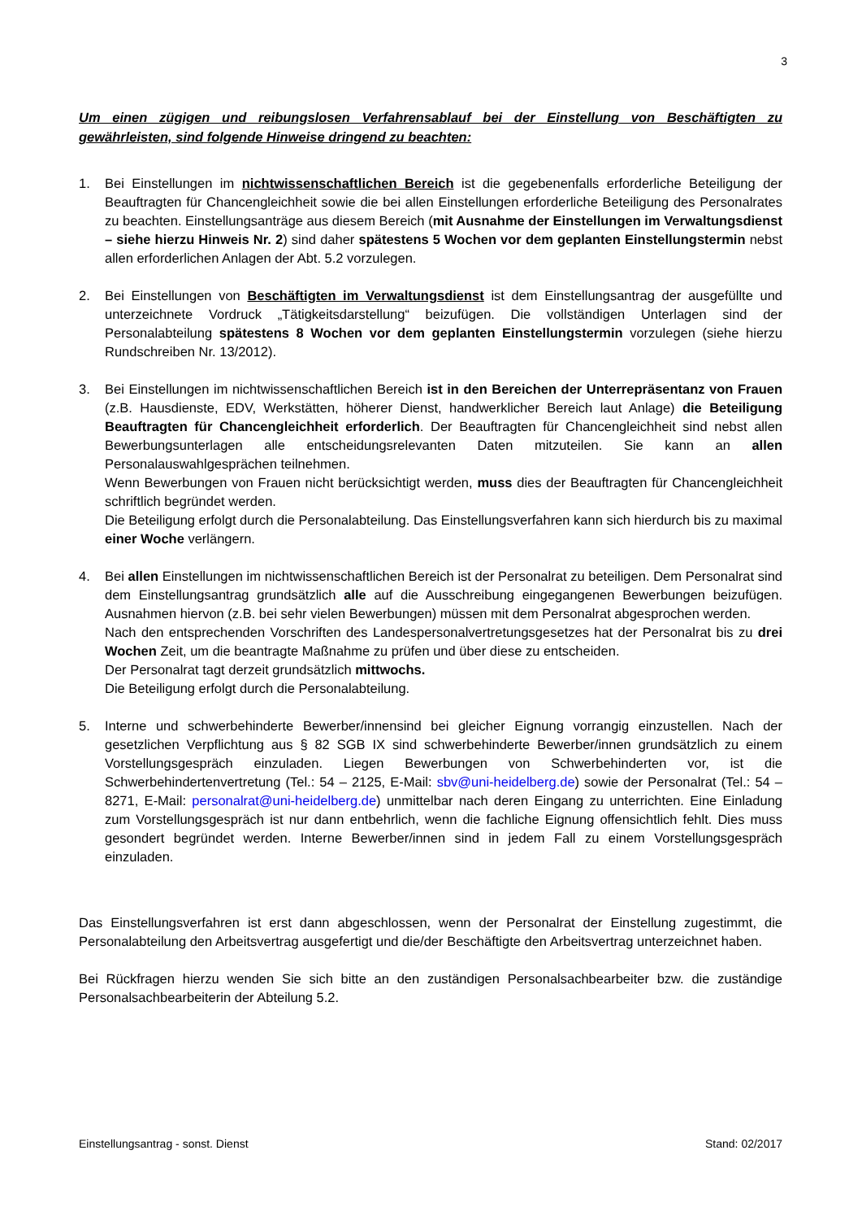3
Um einen zügigen und reibungslosen Verfahrensablauf bei der Einstellung von Beschäftigten zu gewährleisten, sind folgende Hinweise dringend zu beachten:
1. Bei Einstellungen im nichtwissenschaftlichen Bereich ist die gegebenenfalls erforderliche Beteiligung der Beauftragten für Chancengleichheit sowie die bei allen Einstellungen erforderliche Beteiligung des Personalrates zu beachten. Einstellungsanträge aus diesem Bereich (mit Ausnahme der Einstellungen im Verwaltungsdienst – siehe hierzu Hinweis Nr. 2) sind daher spätestens 5 Wochen vor dem geplanten Einstellungstermin nebst allen erforderlichen Anlagen der Abt. 5.2 vorzulegen.
2. Bei Einstellungen von Beschäftigten im Verwaltungsdienst ist dem Einstellungsantrag der ausgefüllte und unterzeichnete Vordruck „Tätigkeitsdarstellung“ beizufügen. Die vollständigen Unterlagen sind der Personalabteilung spätestens 8 Wochen vor dem geplanten Einstellungstermin vorzulegen (siehe hierzu Rundschreiben Nr. 13/2012).
3. Bei Einstellungen im nichtwissenschaftlichen Bereich ist in den Bereichen der Unterrepräsentanz von Frauen (z.B. Hausdienste, EDV, Werkstätten, höherer Dienst, handwerklicher Bereich laut Anlage) die Beteiligung Beauftragten für Chancengleichheit erforderlich. Der Beauftragten für Chancengleichheit sind nebst allen Bewerbungsunterlagen alle entscheidungsrelevanten Daten mitzuteilen. Sie kann an allen Personalauswahlgesprächen teilnehmen.
Wenn Bewerbungen von Frauen nicht berücksichtigt werden, muss dies der Beauftragten für Chancengleichheit schriftlich begründet werden.
Die Beteiligung erfolgt durch die Personalabteilung. Das Einstellungsverfahren kann sich hierdurch bis zu maximal einer Woche verlängern.
4. Bei allen Einstellungen im nichtwissenschaftlichen Bereich ist der Personalrat zu beteiligen. Dem Personalrat sind dem Einstellungsantrag grundsätzlich alle auf die Ausschreibung eingegangenen Bewerbungen beizufügen. Ausnahmen hiervon (z.B. bei sehr vielen Bewerbungen) müssen mit dem Personalrat abgesprochen werden.
Nach den entsprechenden Vorschriften des Landespersonalvertretungsgesetzes hat der Personalrat bis zu drei Wochen Zeit, um die beantragte Maßnahme zu prüfen und über diese zu entscheiden.
Der Personalrat tagt derzeit grundsätzlich mittwochs.
Die Beteiligung erfolgt durch die Personalabteilung.
5. Interne und schwerbehinderte Bewerber/innensind bei gleicher Eignung vorrangig einzustellen. Nach der gesetzlichen Verpflichtung aus § 82 SGB IX sind schwerbehinderte Bewerber/innen grundsätzlich zu einem Vorstellungsgespräch einzuladen. Liegen Bewerbungen von Schwerbehinderten vor, ist die Schwerbehindertenvertretung (Tel.: 54 – 2125, E-Mail: sbv@uni-heidelberg.de) sowie der Personalrat (Tel.: 54 – 8271, E-Mail: personalrat@uni-heidelberg.de) unmittelbar nach deren Eingang zu unterrichten. Eine Einladung zum Vorstellungsgespräch ist nur dann entbehrlich, wenn die fachliche Eignung offensichtlich fehlt. Dies muss gesondert begründet werden. Interne Bewerber/innen sind in jedem Fall zu einem Vorstellungsgespräch einzuladen.
Das Einstellungsverfahren ist erst dann abgeschlossen, wenn der Personalrat der Einstellung zugestimmt, die Personalabteilung den Arbeitsvertrag ausgefertigt und die/der Beschäftigte den Arbeitsvertrag unterzeichnet haben.
Bei Rückfragen hierzu wenden Sie sich bitte an den zuständigen Personalsachbearbeiter bzw. die zuständige Personalsachbearbeiterin der Abteilung 5.2.
Einstellungsantrag - sonst. Dienst Stand: 02/2017